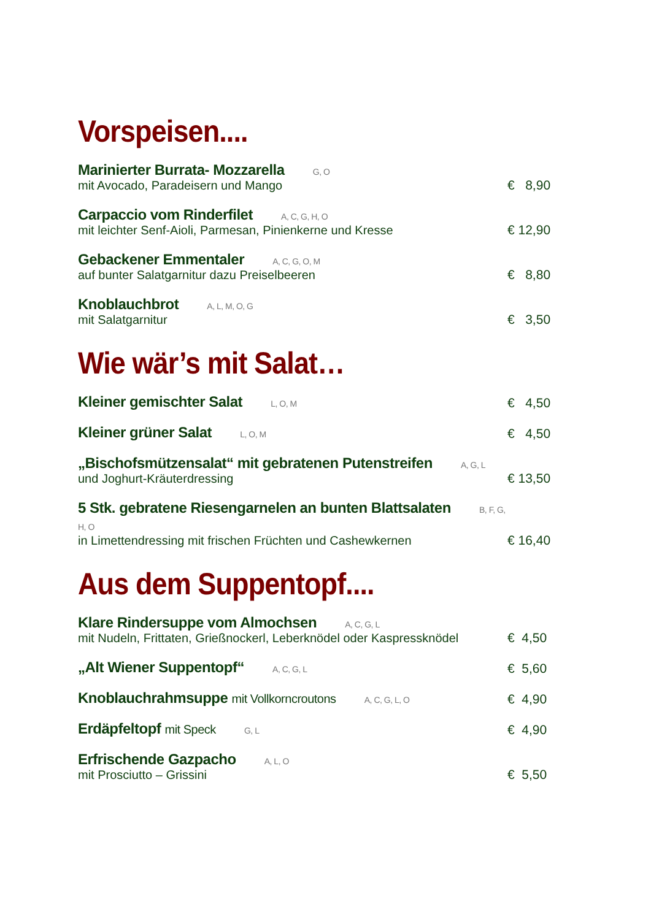Vorspeisen....
Marinierter Burrata- Mozzarella G, O
mit Avocado, Paradeisern und Mango
€ 8,90
Carpaccio vom Rinderfilet A, C, G, H, O
mit leichter Senf-Aioli, Parmesan, Pinienkerne und Kresse
€ 12,90
Gebackener Emmentaler A, C, G, O, M
auf bunter Salatgarnitur dazu Preiselbeeren
€ 8,80
Knoblauchbrot A, L, M, O, G
mit Salatgarnitur
€ 3,50
Wie wär’s mit Salat…
Kleiner gemischter Salat L, O, M
€ 4,50
Kleiner grüner Salat L, O, M
€ 4,50
„Bischofsmützensalat“ mit gebratenen Putenstreifen A, G, L
und Joghurt-Kräuterdressing
€ 13,50
5 Stk. gebratene Riesengarnelen an bunten Blattsalaten B, F, G, H, O
in Limettendressing mit frischen Früchten und Cashewkernen
€ 16,40
Aus dem Suppentopf....
Klare Rindersuppe vom Almochsen A, C, G, L
mit Nudeln, Frittaten, Grießnockerl, Leberknödel oder Kaspressknödel
€ 4,50
„Alt Wiener Suppentopf“ A, C, G, L
€ 5,60
Knoblauchrahmsuppe mit Vollkorncroutons A, C, G, L, O
€ 4,90
Erdäpfeltopf mit Speck G, L
€ 4,90
Erfrischende Gazpacho A, L, O
mit Prosciutto – Grissini
€ 5,50